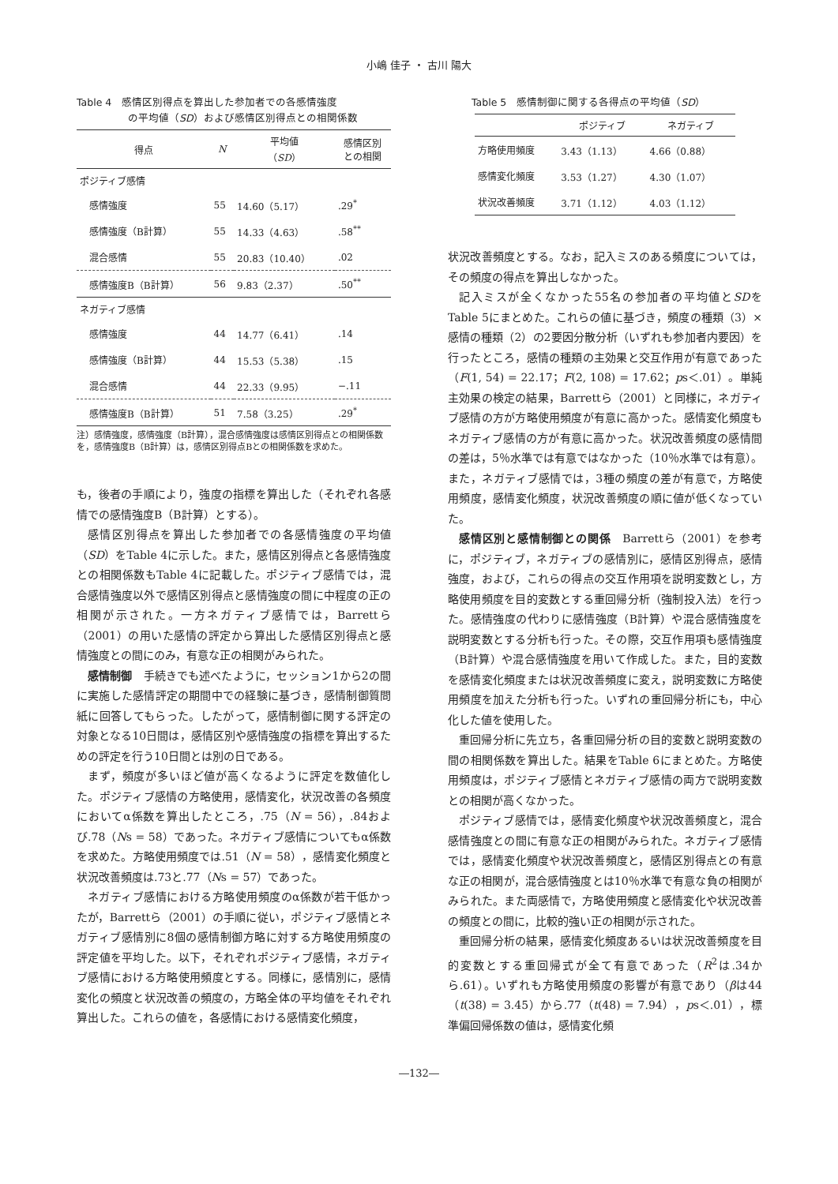小嶋 佳子 ・ 古川 陽大
Table 4　感情区別得点を算出した参加者での各感情強度
　　　　　の平均値（SD）および感情区別得点との相関係数
| 得点 | N | 平均値 （ SD ） | 感情区別 との相関 |
| --- | --- | --- | --- |
| ポジティブ感情 | | | |
| 感情強度 | 55 | 14.60（5.17） | .29<sup>*</sup> |
| 感情強度（B計算） | 55 | 14.33（4.63） | .58<sup>**</sup> |
| 混合感情 | 55 | 20.83（10.40） | .02 |
| 感情強度B（B計算） | 56 | 9.83（2.37） | .50<sup>**</sup> |
| ネガティブ感情 | | | |
| 感情強度 | 44 | 14.77（6.41） | .14 |
| 感情強度（B計算） | 44 | 15.53（5.38） | .15 |
| 混合感情 | 44 | 22.33（9.95） | −.11 |
| 感情強度B（B計算） | 51 | 7.58（3.25） | .29<sup>*</sup> |
注）感情強度，感情強度（B計算），混合感情強度は感情区別得点との相関係数を，感情強度B（B計算）は，感情区別得点Bとの相関係数を求めた。
も，後者の手順により，強度の指標を算出した（それぞれ各感情での感情強度B（B計算）とする）。
感情区別得点を算出した参加者での各感情強度の平均値（SD）をTable 4に示した。また，感情区別得点と各感情強度との相関係数もTable 4に記載した。ポジティブ感情では，混合感情強度以外で感情区別得点と感情強度の間に中程度の正の相関が示された。一方ネガティブ感情では，Barrettら（2001）の用いた感情の評定から算出した感情区別得点と感情強度との間にのみ，有意な正の相関がみられた。
感情制御　手続きでも述べたように，セッション1から2の間に実施した感情評定の期間中での経験に基づき，感情制御質問紙に回答してもらった。したがって，感情制御に関する評定の対象となる10日間は，感情区別や感情強度の指標を算出するための評定を行う10日間とは別の日である。
まず，頻度が多いほど値が高くなるように評定を数値化した。ポジティブ感情の方略使用，感情変化，状況改善の各頻度においてα係数を算出したところ，.75（N = 56），.84および.78（Ns = 58）であった。ネガティブ感情についてもα係数を求めた。方略使用頻度では.51（N = 58），感情変化頻度と状況改善頻度は.73と.77（Ns = 57）であった。
ネガティブ感情における方略使用頻度のα係数が若干低かったが，Barrettら（2001）の手順に従い，ポジティブ感情とネガティブ感情別に8個の感情制御方略に対する方略使用頻度の評定値を平均した。以下，それぞれポジティブ感情，ネガティブ感情における方略使用頻度とする。同様に，感情別に，感情変化の頻度と状況改善の頻度の，方略全体の平均値をそれぞれ算出した。これらの値を，各感情における感情変化頻度，
Table 5　感情制御に関する各得点の平均値（SD）
| | ポジティブ | ネガティブ |
| --- | --- | --- |
| 方略使用頻度 | 3.43（1.13） | 4.66（0.88） |
| 感情変化頻度 | 3.53（1.27） | 4.30（1.07） |
| 状況改善頻度 | 3.71（1.12） | 4.03（1.12） |
状況改善頻度とする。なお，記入ミスのある頻度については，その頻度の得点を算出しなかった。
記入ミスが全くなかった55名の参加者の平均値とSDをTable 5にまとめた。これらの値に基づき，頻度の種類（3）×感情の種類（2）の2要因分散分析（いずれも参加者内要因）を行ったところ，感情の種類の主効果と交互作用が有意であった（F(1, 54) = 22.17；F(2, 108) = 17.62；ps＜.01）。単純主効果の検定の結果，Barrettら（2001）と同様に，ネガティブ感情の方が方略使用頻度が有意に高かった。感情変化頻度もネガティブ感情の方が有意に高かった。状況改善頻度の感情間の差は，5％水準では有意ではなかった（10％水準では有意）。また，ネガティブ感情では，3種の頻度の差が有意で，方略使用頻度，感情変化頻度，状況改善頻度の順に値が低くなっていた。
感情区別と感情制御との関係　Barrettら（2001）を参考に，ポジティブ，ネガティブの感情別に，感情区別得点，感情強度，および，これらの得点の交互作用項を説明変数とし，方略使用頻度を目的変数とする重回帰分析（強制投入法）を行った。感情強度の代わりに感情強度（B計算）や混合感情強度を説明変数とする分析も行った。その際，交互作用項も感情強度（B計算）や混合感情強度を用いて作成した。また，目的変数を感情変化頻度または状況改善頻度に変え，説明変数に方略使用頻度を加えた分析も行った。いずれの重回帰分析にも，中心化した値を使用した。
重回帰分析に先立ち，各重回帰分析の目的変数と説明変数の間の相関係数を算出した。結果をTable 6にまとめた。方略使用頻度は，ポジティブ感情とネガティブ感情の両方で説明変数との相関が高くなかった。
ポジティブ感情では，感情変化頻度や状況改善頻度と，混合感情強度との間に有意な正の相関がみられた。ネガティブ感情では，感情変化頻度や状況改善頻度と，感情区別得点との有意な正の相関が，混合感情強度とは10％水準で有意な負の相関がみられた。また両感情で，方略使用頻度と感情変化や状況改善の頻度との間に，比較的強い正の相関が示された。
重回帰分析の結果，感情変化頻度あるいは状況改善頻度を目的変数とする重回帰式が全て有意であった（R<sup>2</sup>は.34から.61）。いずれも方略使用頻度の影響が有意であり（βは44（t(38) = 3.45）から.77（t(48) = 7.94），ps＜.01），標準偏回帰係数の値は，感情変化頻
―132―